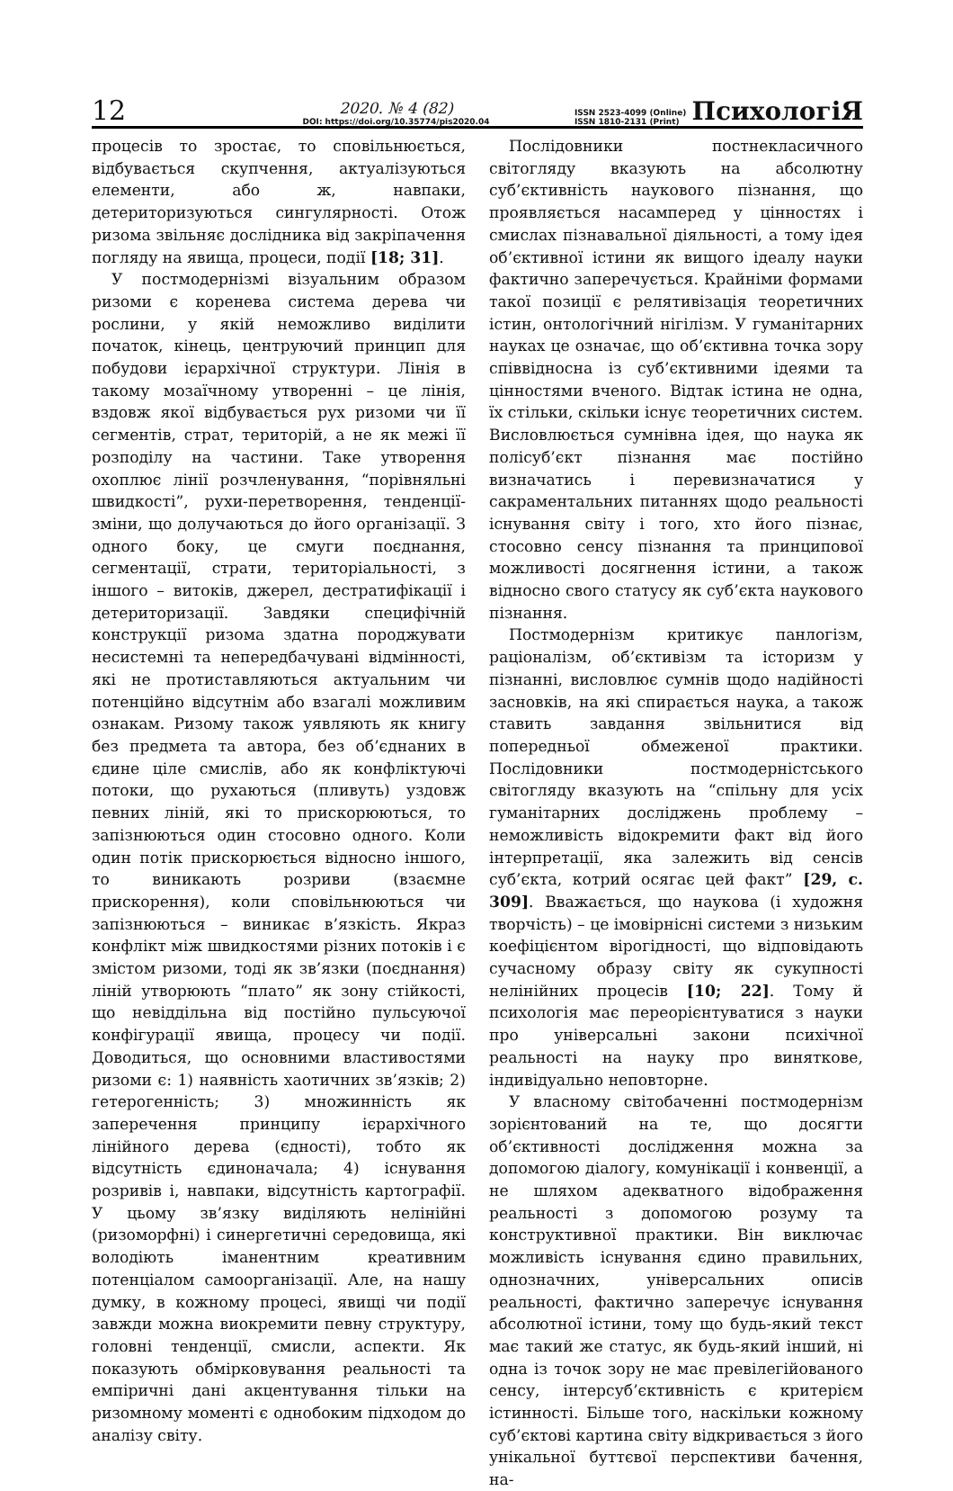12
2020. № 4 (82)
DOI: https://doi.org/10.35774/pis2020.04
ISSN 2523-4099 (Online)
ISSN 1810-2131 (Print)
ПсихологіЯ
процесів то зростає, то сповільнюється, відбувається скупчення, актуалізуються елементи, або ж, навпаки, детериторизуються сингулярності. Отож ризома звільняє дослідника від закріпачення погляду на явища, процеси, події [18; 31].
У постмодернізмі візуальним образом ризоми є коренева система дерева чи рослини, у якій неможливо виділити початок, кінець, центруючий принцип для побудови ієрархічної структури. Лінія в такому мозаїчному утворенні – це лінія, вздовж якої відбувається рух ризоми чи її сегментів, страт, територій, а не як межі її розподілу на частини. Таке утворення охоплює лінії розчленування, “порівняльні швидкості”, рухи-перетворення, тенденції-зміни, що долучаються до його організації. З одного боку, це смуги поєднання, сегментації, страти, територіальності, з іншого – витоків, джерел, дестратифікації і детериторизації. Завдяки специфічній конструкції ризома здатна породжувати несистемні та непередбачувані відмінності, які не протиставляються актуальним чи потенційно відсутнім або взагалі можливим ознакам. Ризому також уявляють як книгу без предмета та автора, без об’єднаних в єдине ціле смислів, або як конфліктуючі потоки, що рухаються (пливуть) уздовж певних ліній, які то прискорюються, то запізнюються один стосовно одного. Коли один потік прискорюється відносно іншого, то виникають розриви (взаємне прискорення), коли сповільнюються чи запізнюються – виникає в’язкість. Якраз конфлікт між швидкостями різних потоків і є змістом ризоми, тоді як зв’язки (поєднання) ліній утворюють “плато” як зону стійкості, що невіддільна від постійно пульсуючої конфігурації явища, процесу чи події. Доводиться, що основними властивостями ризоми є: 1) наявність хаотичних зв’язків; 2) гетерогенність; 3) множинність як заперечення принципу ієрархічного лінійного дерева (єдності), тобто як відсутність єдиноначала; 4) існування розривів і, навпаки, відсутність картографії. У цьому зв’язку виділяють нелінійні (ризоморфні) і синергетичні середовища, які володіють іманентним креативним потенціалом самоорганізації. Але, на нашу думку, в кожному процесі, явищі чи події завжди можна виокремити певну структуру, головні тенденції, смисли, аспекти. Як показують обмірковування реальності та емпіричні дані акцентування тільки на ризомному моменті є однобоким підходом до аналізу світу.
Послідовники постнекласичного світогляду вказують на абсолютну суб’єктивність наукового пізнання, що проявляється насамперед у цінностях і смислах пізнавальної діяльності, а тому ідея об’єктивної істини як вищого ідеалу науки фактично заперечується. Крайніми формами такої позиції є релятивізація теоретичних істин, онтологічний нігілізм. У гуманітарних науках це означає, що об’єктивна точка зору співвідносна із суб’єктивними ідеями та цінностями вченого. Відтак істина не одна, їх стільки, скільки існує теоретичних систем. Висловлюється сумнівна ідея, що наука як полісуб’єкт пізнання має постійно визначатись і перевизначатися у сакраментальних питаннях щодо реальності існування світу і того, хто його пізнає, стосовно сенсу пізнання та принципової можливості досягнення істини, а також відносно свого статусу як суб’єкта наукового пізнання.
Постмодернізм критикує панлогізм, раціоналізм, об’єктивізм та історизм у пізнанні, висловлює сумнів щодо надійності засновків, на які спирається наука, а також ставить завдання звільнитися від попередньої обмеженої практики. Послідовники постмодерністського світогляду вказують на “спільну для усіх гуманітарних досліджень проблему – неможливість відокремити факт від його інтерпретації, яка залежить від сенсів суб’єкта, котрий осягає цей факт” [29, с. 309]. Вважається, що наукова (і художня творчість) – це імовірнісні системи з низьким коефіцієнтом вірогідності, що відповідають сучасному образу світу як сукупності нелінійних процесів [10; 22]. Тому й психологія має переорієнтуватися з науки про універсальні закони психічної реальності на науку про виняткове, індивідуально неповторне.
У власному світобаченні постмодернізм зорієнтований на те, що досягти об’єктивності дослідження можна за допомогою діалогу, комунікації і конвенції, а не шляхом адекватного відображення реальності з допомогою розуму та конструктивної практики. Він виключає можливість існування єдино правильних, однозначних, універсальних описів реальності, фактично заперечує існування абсолютної істини, тому що будь-який текст має такий же статус, як будь-який інший, ні одна із точок зору не має превілегійованого сенсу, інтерсуб’єктивність є критерієм істинності. Більше того, наскільки кожному суб’єктові картина світу відкривається з його унікальної буттєвої перспективи бачення, на-